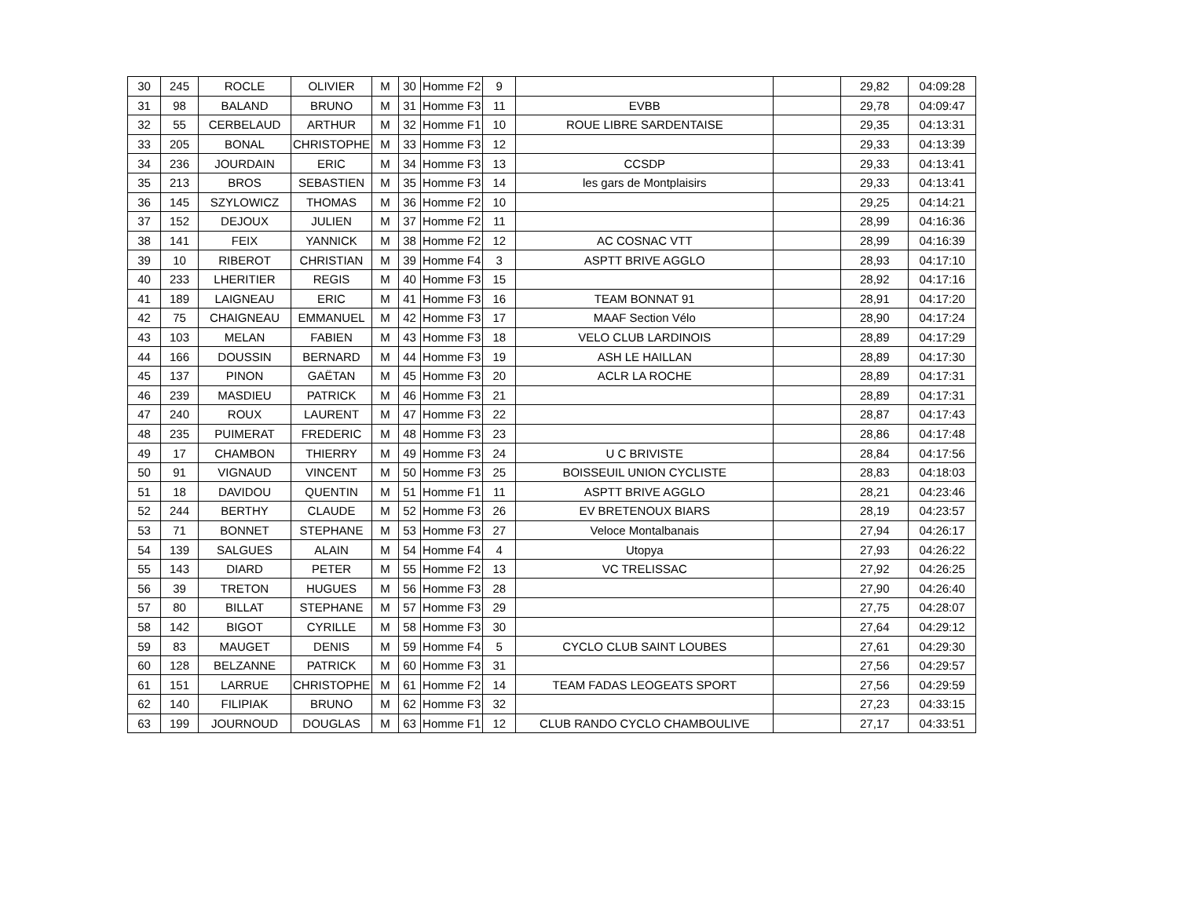| 30 | 245 | ROCLE | OLIVIER | M | 30 | Homme F2 | 9 | | | 29,82 | 04:09:28 |
| 31 | 98 | BALAND | BRUNO | M | 31 | Homme F3 | 11 | EVBB | | 29,78 | 04:09:47 |
| 32 | 55 | CERBELAUD | ARTHUR | M | 32 | Homme F1 | 10 | ROUE LIBRE SARDENTAISE | | 29,35 | 04:13:31 |
| 33 | 205 | BONAL | CHRISTOPHE | M | 33 | Homme F3 | 12 | | | 29,33 | 04:13:39 |
| 34 | 236 | JOURDAIN | ERIC | M | 34 | Homme F3 | 13 | CCSDP | | 29,33 | 04:13:41 |
| 35 | 213 | BROS | SEBASTIEN | M | 35 | Homme F3 | 14 | les gars de Montplaisirs | | 29,33 | 04:13:41 |
| 36 | 145 | SZYLOWICZ | THOMAS | M | 36 | Homme F2 | 10 | | | 29,25 | 04:14:21 |
| 37 | 152 | DEJOUX | JULIEN | M | 37 | Homme F2 | 11 | | | 28,99 | 04:16:36 |
| 38 | 141 | FEIX | YANNICK | M | 38 | Homme F2 | 12 | AC COSNAC VTT | | 28,99 | 04:16:39 |
| 39 | 10 | RIBEROT | CHRISTIAN | M | 39 | Homme F4 | 3 | ASPTT BRIVE AGGLO | | 28,93 | 04:17:10 |
| 40 | 233 | LHERITIER | REGIS | M | 40 | Homme F3 | 15 | | | 28,92 | 04:17:16 |
| 41 | 189 | LAIGNEAU | ERIC | M | 41 | Homme F3 | 16 | TEAM BONNAT 91 | | 28,91 | 04:17:20 |
| 42 | 75 | CHAIGNEAU | EMMANUEL | M | 42 | Homme F3 | 17 | MAAF Section Vélo | | 28,90 | 04:17:24 |
| 43 | 103 | MELAN | FABIEN | M | 43 | Homme F3 | 18 | VELO CLUB LARDINOIS | | 28,89 | 04:17:29 |
| 44 | 166 | DOUSSIN | BERNARD | M | 44 | Homme F3 | 19 | ASH LE HAILLAN | | 28,89 | 04:17:30 |
| 45 | 137 | PINON | GAËTAN | M | 45 | Homme F3 | 20 | ACLR LA ROCHE | | 28,89 | 04:17:31 |
| 46 | 239 | MASDIEU | PATRICK | M | 46 | Homme F3 | 21 | | | 28,89 | 04:17:31 |
| 47 | 240 | ROUX | LAURENT | M | 47 | Homme F3 | 22 | | | 28,87 | 04:17:43 |
| 48 | 235 | PUIMERAT | FREDERIC | M | 48 | Homme F3 | 23 | | | 28,86 | 04:17:48 |
| 49 | 17 | CHAMBON | THIERRY | M | 49 | Homme F3 | 24 | U C BRIVISTE | | 28,84 | 04:17:56 |
| 50 | 91 | VIGNAUD | VINCENT | M | 50 | Homme F3 | 25 | BOISSEUIL UNION CYCLISTE | | 28,83 | 04:18:03 |
| 51 | 18 | DAVIDOU | QUENTIN | M | 51 | Homme F1 | 11 | ASPTT BRIVE AGGLO | | 28,21 | 04:23:46 |
| 52 | 244 | BERTHY | CLAUDE | M | 52 | Homme F3 | 26 | EV BRETENOUX BIARS | | 28,19 | 04:23:57 |
| 53 | 71 | BONNET | STEPHANE | M | 53 | Homme F3 | 27 | Veloce Montalbanais | | 27,94 | 04:26:17 |
| 54 | 139 | SALGUES | ALAIN | M | 54 | Homme F4 | 4 | Utopya | | 27,93 | 04:26:22 |
| 55 | 143 | DIARD | PETER | M | 55 | Homme F2 | 13 | VC TRELISSAC | | 27,92 | 04:26:25 |
| 56 | 39 | TRETON | HUGUES | M | 56 | Homme F3 | 28 | | | 27,90 | 04:26:40 |
| 57 | 80 | BILLAT | STEPHANE | M | 57 | Homme F3 | 29 | | | 27,75 | 04:28:07 |
| 58 | 142 | BIGOT | CYRILLE | M | 58 | Homme F3 | 30 | | | 27,64 | 04:29:12 |
| 59 | 83 | MAUGET | DENIS | M | 59 | Homme F4 | 5 | CYCLO CLUB SAINT LOUBES | | 27,61 | 04:29:30 |
| 60 | 128 | BELZANNE | PATRICK | M | 60 | Homme F3 | 31 | | | 27,56 | 04:29:57 |
| 61 | 151 | LARRUE | CHRISTOPHE | M | 61 | Homme F2 | 14 | TEAM FADAS LEOGEATS SPORT | | 27,56 | 04:29:59 |
| 62 | 140 | FILIPIAK | BRUNO | M | 62 | Homme F3 | 32 | | | 27,23 | 04:33:15 |
| 63 | 199 | JOURNOUD | DOUGLAS | M | 63 | Homme F1 | 12 | CLUB RANDO CYCLO CHAMBOULIVE | | 27,17 | 04:33:51 |